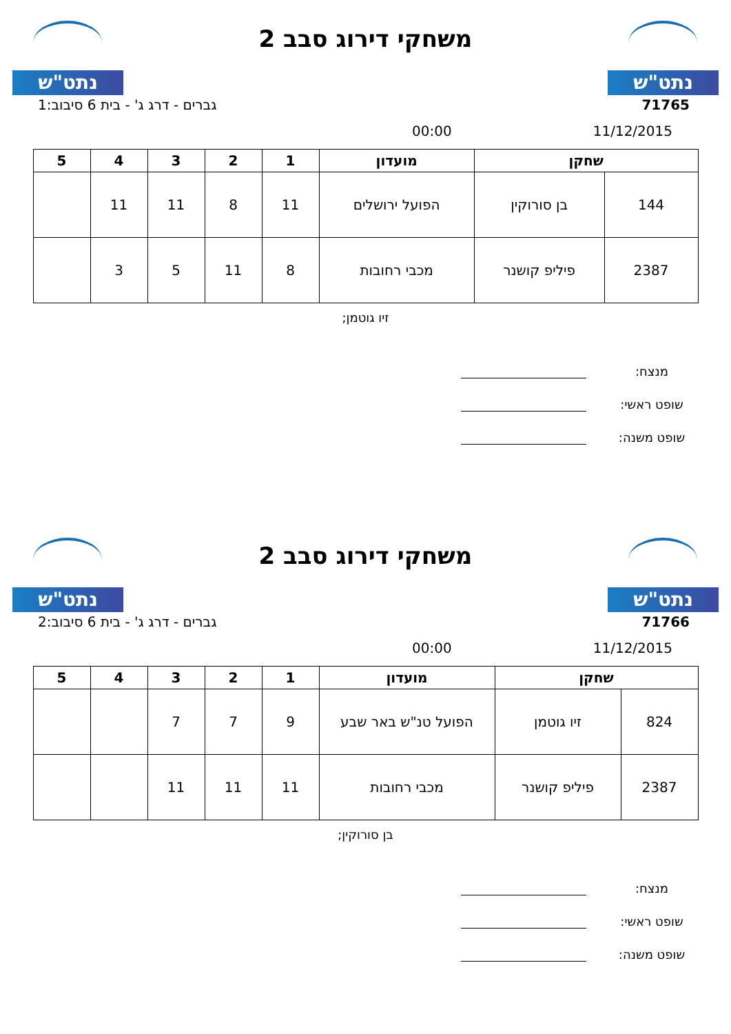נתט"ש
משחקי דירוג סבב 2
נתט"ש
71765 גברים - דרג ג' - בית 6 סיבוב:1
11/12/2015 00:00
| שחקן | | מועדון | 1 | 2 | 3 | 4 | 5 |
| --- | --- | --- | --- | --- | --- | --- | --- |
| 144 | בן סורוקין | הפועל ירושלים | 11 | 8 | 11 | 11 | |
| 2387 | פיליפ קושנר | מכבי רחובות | 8 | 11 | 5 | 3 | |
זיו גוטמן;
מנצח:
שופט ראשי:
שופט משנה:
נתט"ש
משחקי דירוג סבב 2
נתט"ש
71766 גברים - דרג ג' - בית 6 סיבוב:2
11/12/2015 00:00
| שחקן | | מועדון | 1 | 2 | 3 | 4 | 5 |
| --- | --- | --- | --- | --- | --- | --- | --- |
| 824 | זיו גוטמן | הפועל טנ"ש באר שבע | 9 | 7 | 7 | | |
| 2387 | פיליפ קושנר | מכבי רחובות | 11 | 11 | 11 | | |
בן סורוקין;
מנצח:
שופט ראשי:
שופט משנה: